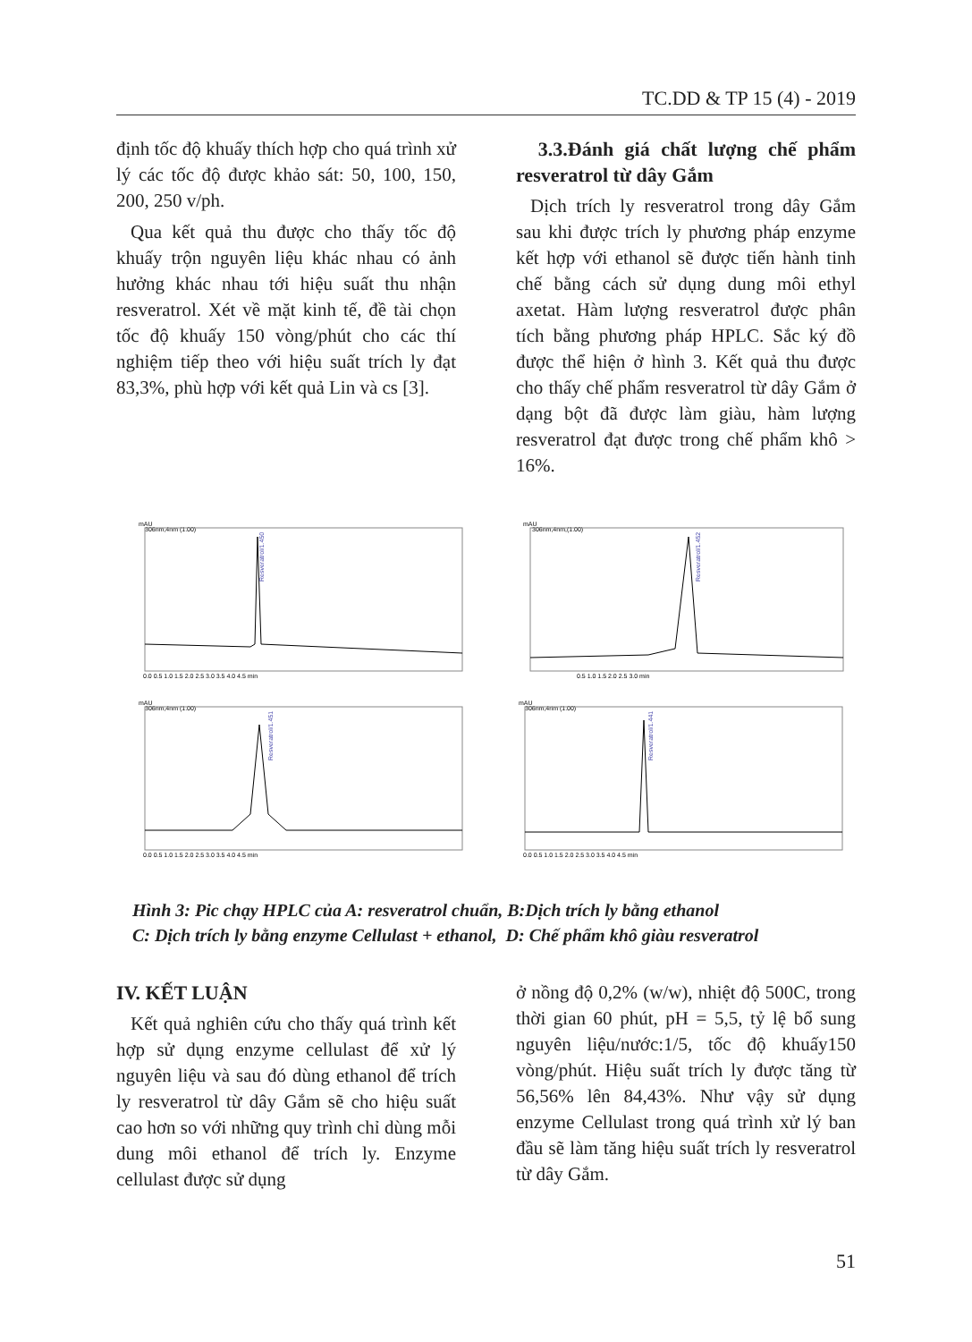TC.DD & TP 15 (4) - 2019
định tốc độ khuấy thích hợp cho quá trình xử lý các tốc độ được khảo sát: 50, 100, 150, 200, 250 v/ph.
Qua kết quả thu được cho thấy tốc độ khuấy trộn nguyên liệu khác nhau có ảnh hưởng khác nhau tới hiệu suất thu nhận resveratrol. Xét về mặt kinh tế, đề tài chọn tốc độ khuấy 150 vòng/phút cho các thí nghiệm tiếp theo với hiệu suất trích ly đạt 83,3%, phù hợp với kết quả Lin và cs [3].
3.3.Đánh giá chất lượng chế phẩm resveratrol từ dây Gắm
Dịch trích ly resveratrol trong dây Gắm sau khi được trích ly phương pháp enzyme kết hợp với ethanol sẽ được tiến hành tinh chế bằng cách sử dụng dung môi ethyl axetat. Hàm lượng resveratrol được phân tích bằng phương pháp HPLC. Sắc ký đồ được thể hiện ở hình 3. Kết quả thu được cho thấy chế phẩm resveratrol từ dây Gắm ở dạng bột đã được làm giàu, hàm lượng resveratrol đạt được trong chế phẩm khô > 16%.
mAU
306nm,4nm (1.00)
Resveratrol/1.450
0.0 0.5 1.0 1.5 2.0 2.5 3.0 3.5 4.0 4.5 min
mAU
306nm,4nm,(1.00)
Resveratrol/1.452
0.5 1.0 1.5 2.0 2.5 3.0 min
mAU
306nm,4nm (1.00)
Resveratrol/1.451
0.0 0.5 1.0 1.5 2.0 2.5 3.0 3.5 4.0 4.5 min
mAU
306nm,4rim (1.00)
Resveratrol/1.441
0.0 0.5 1.0 1.5 2.0 2.5 3.0 3.5 4.0 4.5 min
Hình 3: Pic chạy HPLC của A: resveratrol chuẩn, B:Dịch trích ly bằng ethanol
C: Dịch trích ly bằng enzyme Cellulast + ethanol, D: Chế phẩm khô giàu resveratrol
IV. KẾT LUẬN
Kết quả nghiên cứu cho thấy quá trình kết hợp sử dụng enzyme cellulast để xử lý nguyên liệu và sau đó dùng ethanol để trích ly resveratrol từ dây Gắm sẽ cho hiệu suất cao hơn so với những quy trình chỉ dùng mỗi dung môi ethanol để trích ly. Enzyme cellulast được sử dụng
ở nồng độ 0,2% (w/w), nhiệt độ 500C, trong thời gian 60 phút, pH = 5,5, tỷ lệ bổ sung nguyên liệu/nước:1/5, tốc độ khuấy150 vòng/phút. Hiệu suất trích ly được tăng từ 56,56% lên 84,43%. Như vậy sử dụng enzyme Cellulast trong quá trình xử lý ban đầu sẽ làm tăng hiệu suất trích ly resveratrol từ dây Gắm.
51